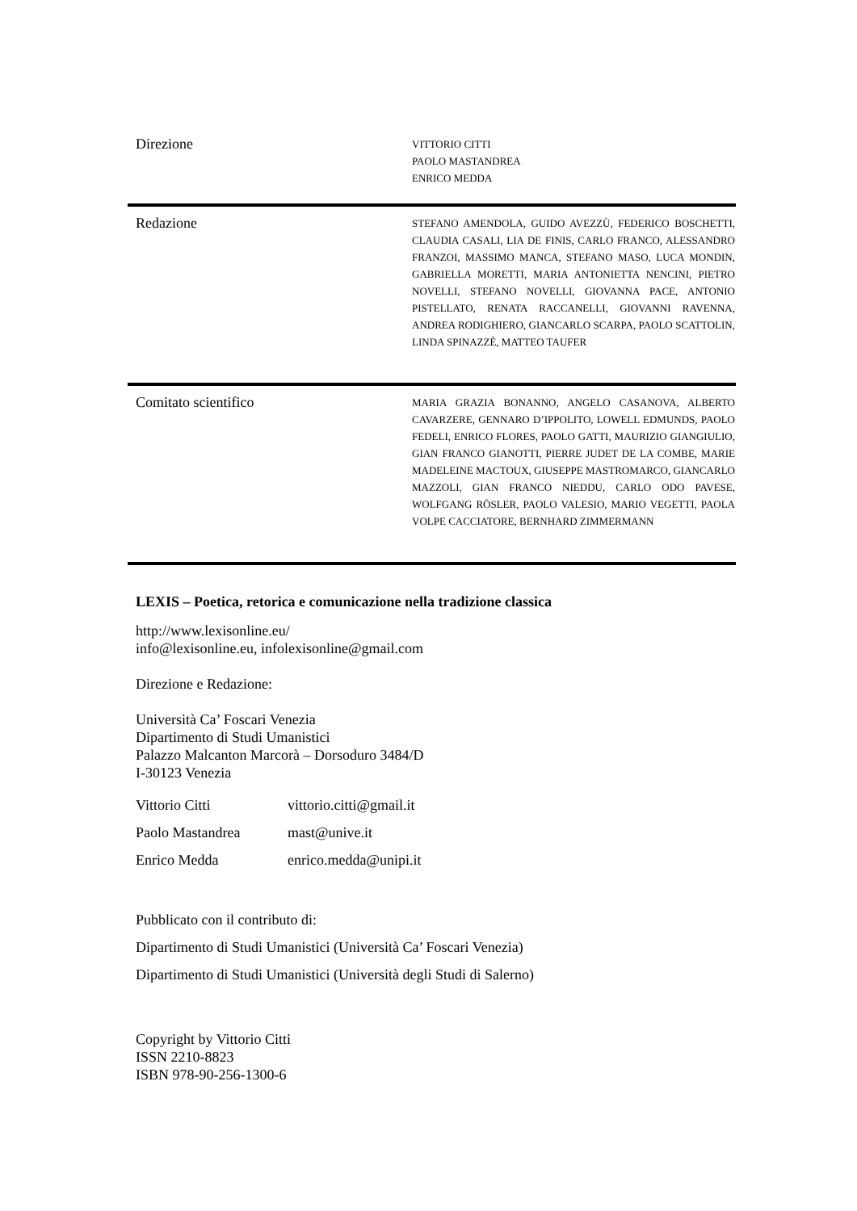Direzione
VITTORIO CITTI
PAOLO MASTANDREA
ENRICO MEDDA
Redazione
STEFANO AMENDOLA, GUIDO AVEZZÙ, FEDERICO BOSCHETTI, CLAUDIA CASALI, LIA DE FINIS, CARLO FRANCO, ALESSANDRO FRANZOI, MASSIMO MANCA, STEFANO MASO, LUCA MONDIN, GABRIELLA MORETTI, MARIA ANTONIETTA NENCINI, PIETRO NOVELLI, STEFANO NOVELLI, GIOVANNA PACE, ANTONIO PISTELLATO, RENATA RACCANELLI, GIOVANNI RAVENNA, ANDREA RODIGHIERO, GIANCARLO SCARPA, PAOLO SCATTOLIN, LINDA SPINAZZÈ, MATTEO TAUFER
Comitato scientifico
MARIA GRAZIA BONANNO, ANGELO CASANOVA, ALBERTO CAVARZERE, GENNARO D’IPPOLITO, LOWELL EDMUNDS, PAOLO FEDELI, ENRICO FLORES, PAOLO GATTI, MAURIZIO GIANGIULIO, GIAN FRANCO GIANOTTI, PIERRE JUDET DE LA COMBE, MARIE MADELEINE MACTOUX, GIUSEPPE MASTROMARCO, GIANCARLO MAZZOLI, GIAN FRANCO NIEDDU, CARLO ODO PAVESE, WOLFGANG RÖSLER, PAOLO VALESIO, MARIO VEGETTI, PAOLA VOLPE CACCIATORE, BERNHARD ZIMMERMANN
LEXIS – Poetica, retorica e comunicazione nella tradizione classica
http://www.lexisonline.eu/
info@lexisonline.eu, infolexisonline@gmail.com
Direzione e Redazione:
Università Ca’ Foscari Venezia
Dipartimento di Studi Umanistici
Palazzo Malcanton Marcorà – Dorsoduro 3484/D
I-30123 Venezia
Vittorio Citti vittorio.citti@gmail.it
Paolo Mastandrea mast@unive.it
Enrico Medda enrico.medda@unipi.it
Pubblicato con il contributo di:
Dipartimento di Studi Umanistici (Università Ca’ Foscari Venezia)
Dipartimento di Studi Umanistici (Università degli Studi di Salerno)
Copyright by Vittorio Citti
ISSN 2210-8823
ISBN 978-90-256-1300-6